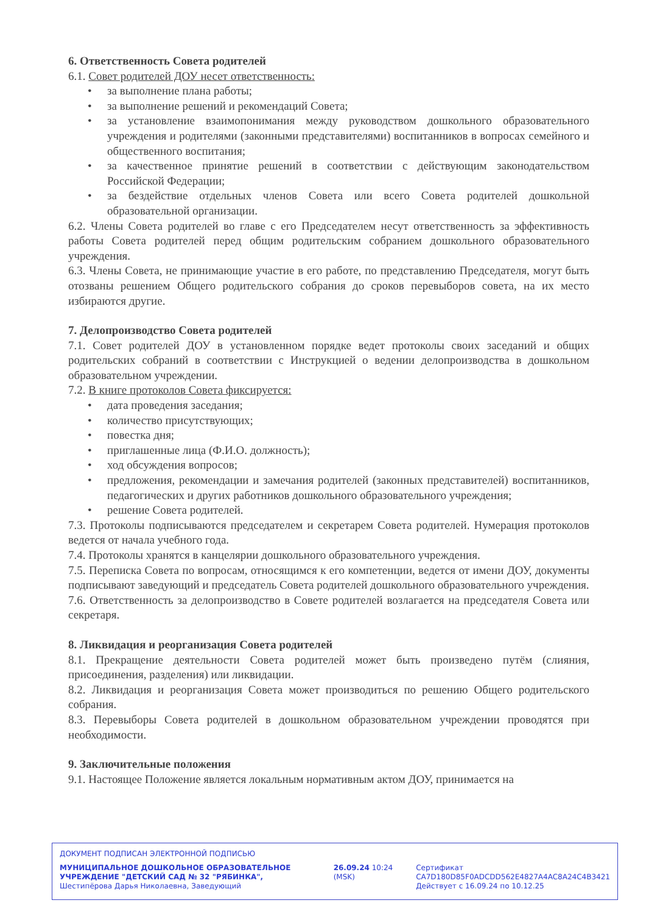6. Ответственность Совета родителей
6.1. Совет родителей ДОУ несет ответственность:
• за выполнение плана работы;
• за выполнение решений и рекомендаций Совета;
• за установление взаимопонимания между руководством дошкольного образовательного учреждения и родителями (законными представителями) воспитанников в вопросах семейного и общественного воспитания;
• за качественное принятие решений в соответствии с действующим законодательством Российской Федерации;
• за бездействие отдельных членов Совета или всего Совета родителей дошкольной образовательной организации.
6.2. Члены Совета родителей во главе с его Председателем несут ответственность за эффективность работы Совета родителей перед общим родительским собранием дошкольного образовательного учреждения.
6.3. Члены Совета, не принимающие участие в его работе, по представлению Председателя, могут быть отозваны решением Общего родительского собрания до сроков перевыборов совета, на их место избираются другие.
7. Делопроизводство Совета родителей
7.1. Совет родителей ДОУ в установленном порядке ведет протоколы своих заседаний и общих родительских собраний в соответствии с Инструкцией о ведении делопроизводства в дошкольном образовательном учреждении.
7.2. В книге протоколов Совета фиксируется:
• дата проведения заседания;
• количество присутствующих;
• повестка дня;
• приглашенные лица (Ф.И.О. должность);
• ход обсуждения вопросов;
• предложения, рекомендации и замечания родителей (законных представителей) воспитанников, педагогических и других работников дошкольного образовательного учреждения;
• решение Совета родителей.
7.3. Протоколы подписываются председателем и секретарем Совета родителей. Нумерация протоколов ведется от начала учебного года.
7.4. Протоколы хранятся в канцелярии дошкольного образовательного учреждения.
7.5. Переписка Совета по вопросам, относящимся к его компетенции, ведется от имени ДОУ, документы подписывают заведующий и председатель Совета родителей дошкольного образовательного учреждения.
7.6. Ответственность за делопроизводство в Совете родителей возлагается на председателя Совета или секретаря.
8. Ликвидация и реорганизация Совета родителей
8.1. Прекращение деятельности Совета родителей может быть произведено путём (слияния, присоединения, разделения) или ликвидации.
8.2. Ликвидация и реорганизация Совета может производиться по решению Общего родительского собрания.
8.3. Перевыборы Совета родителей в дошкольном образовательном учреждении проводятся при необходимости.
9. Заключительные положения
9.1. Настоящее Положение является локальным нормативным актом ДОУ, принимается на
ДОКУМЕНТ ПОДПИСАН ЭЛЕКТРОННОЙ ПОДПИСЬЮ
МУНИЦИПАЛЬНОЕ ДОШКОЛЬНОЕ ОБРАЗОВАТЕЛЬНОЕ УЧРЕЖДЕНИЕ "ДЕТСКИЙ САД № 32 "РЯБИНКА", Шестипёрова Дарья Николаевна, Заведующий
26.09.24 10:24 (MSK) Сертификат
CA7D180D85F0ADCDD562E4827A4AC8A24C4B3421
Действует с 16.09.24 по 10.12.25